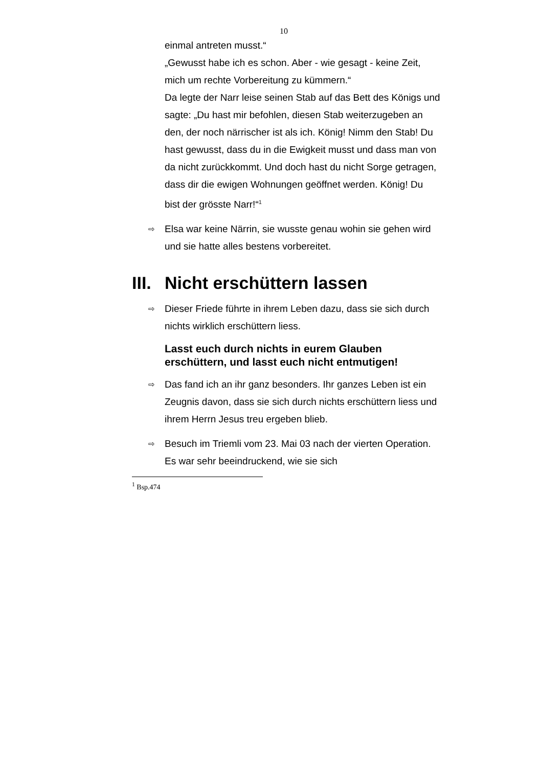10
einmal antreten musst.“
„Gewusst habe ich es schon. Aber - wie gesagt - keine Zeit, mich um rechte Vorbereitung zu kümmern.“
Da legte der Narr leise seinen Stab auf das Bett des Königs und sagte: „Du hast mir befohlen, diesen Stab weiterzugeben an den, der noch närrischer ist als ich. König! Nimm den Stab! Du hast gewusst, dass du in die Ewigkeit musst und dass man von da nicht zurückkommt. Und doch hast du nicht Sorge getragen, dass dir die ewigen Wohnungen geöffnet werden. König! Du bist der grösste Narr!“<sup>1</sup>
⇨ Elsa war keine Närrin, sie wusste genau wohin sie gehen wird und sie hatte alles bestens vorbereitet.
III. Nicht erschüttern lassen
⇨ Dieser Friede führte in ihrem Leben dazu, dass sie sich durch nichts wirklich erschüttern liess.
Lasst euch durch nichts in eurem Glauben erschüttern, und lasst euch nicht entmutigen!
⇨ Das fand ich an ihr ganz besonders. Ihr ganzes Leben ist ein Zeugnis davon, dass sie sich durch nichts erschüttern liess und ihrem Herrn Jesus treu ergeben blieb.
⇨ Besuch im Triemli vom 23. Mai 03 nach der vierten Operation. Es war sehr beeindruckend, wie sie sich
<sup>1</sup> Bsp.474